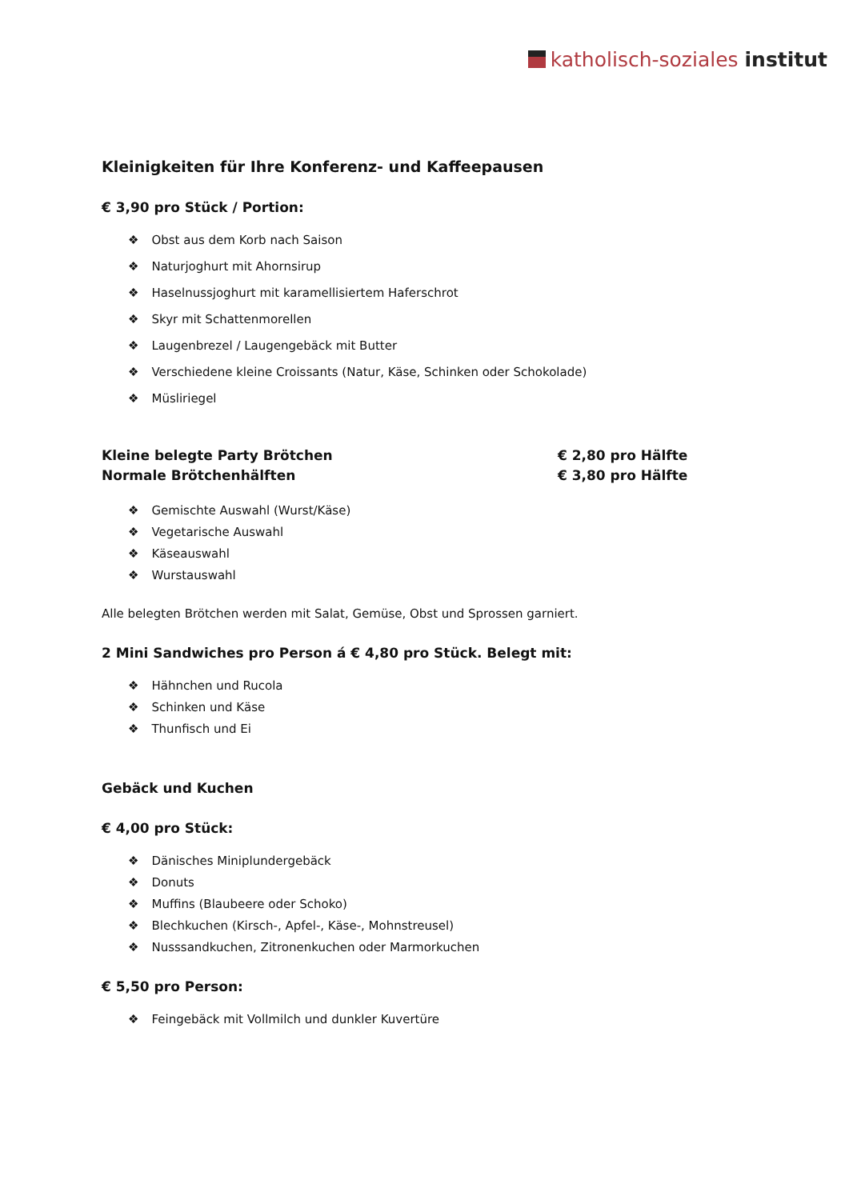katholisch-soziales institut
Kleinigkeiten für Ihre Konferenz- und Kaffeepausen
€ 3,90 pro Stück / Portion:
Obst aus dem Korb nach Saison
Naturjoghurt mit Ahornsirup
Haselnussjoghurt mit karamellisiertem Haferschrot
Skyr mit Schattenmorellen
Laugenbrezel / Laugengebäck mit Butter
Verschiedene kleine Croissants (Natur, Käse, Schinken oder Schokolade)
Müsliriegel
Kleine belegte Party Brötchen € 2,80 pro Hälfte
Normale Brötchenhälften € 3,80 pro Hälfte
Gemischte Auswahl (Wurst/Käse)
Vegetarische Auswahl
Käseauswahl
Wurstauswahl
Alle belegten Brötchen werden mit Salat, Gemüse, Obst und Sprossen garniert.
2 Mini Sandwiches pro Person á € 4,80 pro Stück. Belegt mit:
Hähnchen und Rucola
Schinken und Käse
Thunfisch und Ei
Gebäck und Kuchen
€ 4,00 pro Stück:
Dänisches Miniplundergebäck
Donuts
Muffins (Blaubeere oder Schoko)
Blechkuchen (Kirsch-, Apfel-, Käse-, Mohnstreusel)
Nusssandkuchen, Zitronenkuchen oder Marmorkuchen
€ 5,50 pro Person:
Feingebäck mit Vollmilch und dunkler Kuvertüre